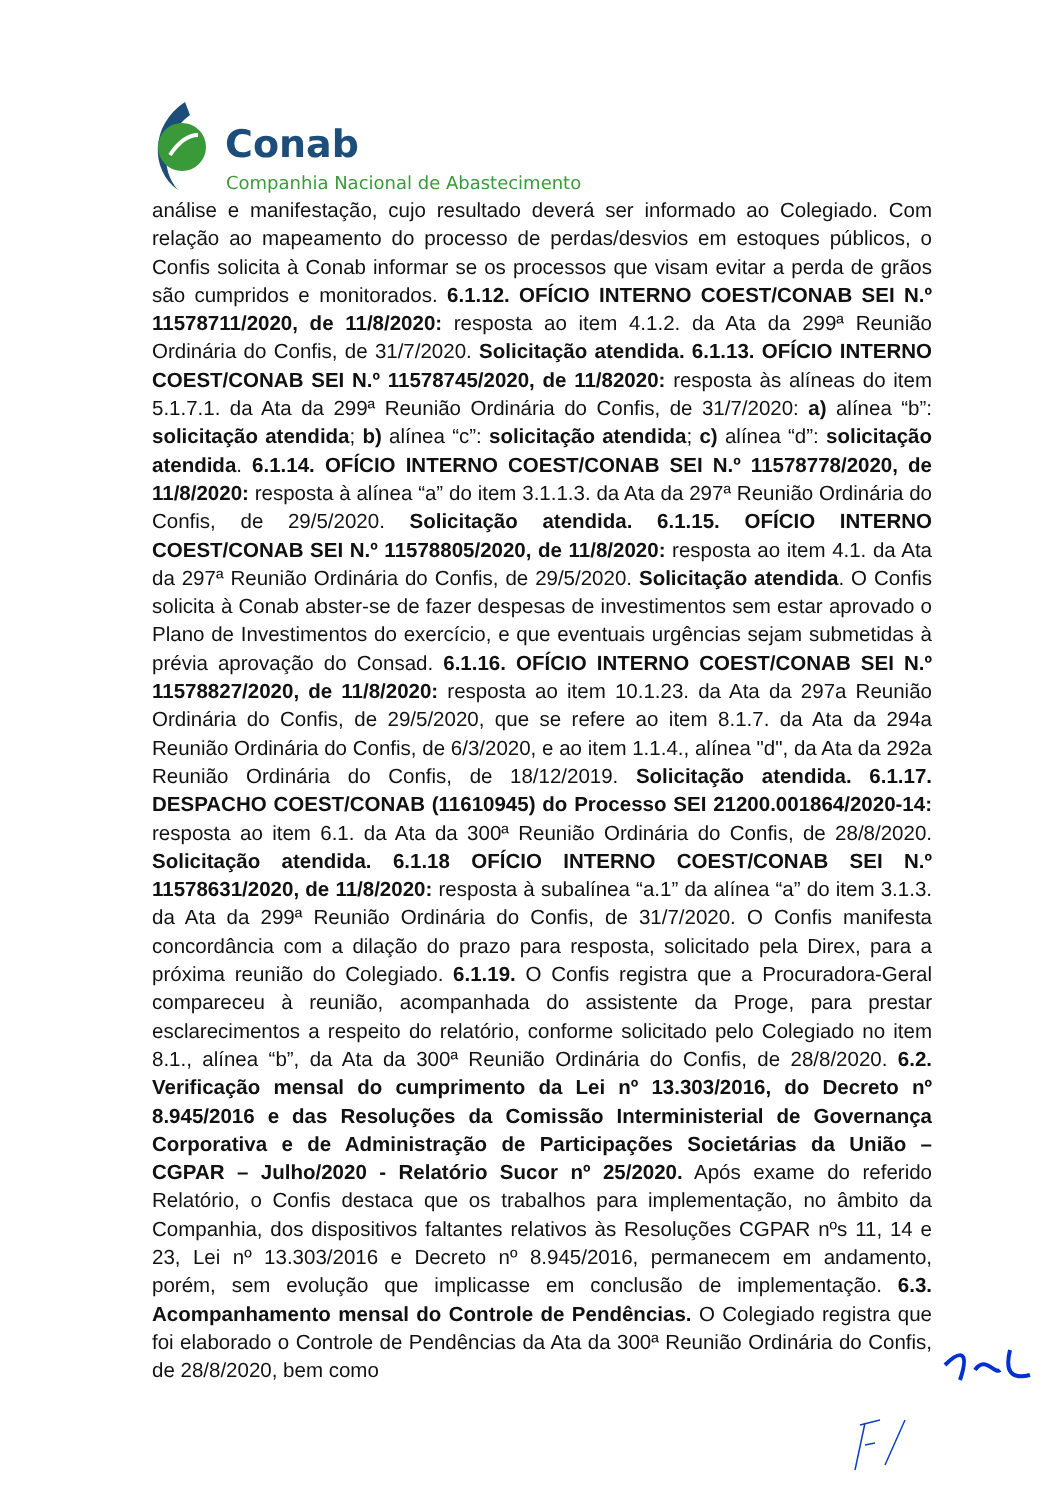Conab
Companhia Nacional de Abastecimento
análise e manifestação, cujo resultado deverá ser informado ao Colegiado. Com relação ao mapeamento do processo de perdas/desvios em estoques públicos, o Confis solicita à Conab informar se os processos que visam evitar a perda de grãos são cumpridos e monitorados. 6.1.12. OFÍCIO INTERNO COEST/CONAB SEI N.º 11578711/2020, de 11/8/2020: resposta ao item 4.1.2. da Ata da 299ª Reunião Ordinária do Confis, de 31/7/2020. Solicitação atendida. 6.1.13. OFÍCIO INTERNO COEST/CONAB SEI N.º 11578745/2020, de 11/82020: resposta às alíneas do item 5.1.7.1. da Ata da 299ª Reunião Ordinária do Confis, de 31/7/2020: a) alínea “b”: solicitação atendida; b) alínea “c”: solicitação atendida; c) alínea “d”: solicitação atendida. 6.1.14. OFÍCIO INTERNO COEST/CONAB SEI N.º 11578778/2020, de 11/8/2020: resposta à alínea “a” do item 3.1.1.3. da Ata da 297ª Reunião Ordinária do Confis, de 29/5/2020. Solicitação atendida. 6.1.15. OFÍCIO INTERNO COEST/CONAB SEI N.º 11578805/2020, de 11/8/2020: resposta ao item 4.1. da Ata da 297ª Reunião Ordinária do Confis, de 29/5/2020. Solicitação atendida. O Confis solicita à Conab abster-se de fazer despesas de investimentos sem estar aprovado o Plano de Investimentos do exercício, e que eventuais urgências sejam submetidas à prévia aprovação do Consad. 6.1.16. OFÍCIO INTERNO COEST/CONAB SEI N.º 11578827/2020, de 11/8/2020: resposta ao item 10.1.23. da Ata da 297a Reunião Ordinária do Confis, de 29/5/2020, que se refere ao item 8.1.7. da Ata da 294a Reunião Ordinária do Confis, de 6/3/2020, e ao item 1.1.4., alínea "d", da Ata da 292a Reunião Ordinária do Confis, de 18/12/2019. Solicitação atendida. 6.1.17. DESPACHO COEST/CONAB (11610945) do Processo SEI 21200.001864/2020-14: resposta ao item 6.1. da Ata da 300ª Reunião Ordinária do Confis, de 28/8/2020. Solicitação atendida. 6.1.18 OFÍCIO INTERNO COEST/CONAB SEI N.º 11578631/2020, de 11/8/2020: resposta à subalínea “a.1” da alínea “a” do item 3.1.3. da Ata da 299ª Reunião Ordinária do Confis, de 31/7/2020. O Confis manifesta concordância com a dilação do prazo para resposta, solicitado pela Direx, para a próxima reunião do Colegiado. 6.1.19. O Confis registra que a Procuradora-Geral compareceu à reunião, acompanhada do assistente da Proge, para prestar esclarecimentos a respeito do relatório, conforme solicitado pelo Colegiado no item 8.1., alínea “b”, da Ata da 300ª Reunião Ordinária do Confis, de 28/8/2020. 6.2. Verificação mensal do cumprimento da Lei nº 13.303/2016, do Decreto nº 8.945/2016 e das Resoluções da Comissão Interministerial de Governança Corporativa e de Administração de Participações Societárias da União – CGPAR – Julho/2020 - Relatório Sucor nº 25/2020. Após exame do referido Relatório, o Confis destaca que os trabalhos para implementação, no âmbito da Companhia, dos dispositivos faltantes relativos às Resoluções CGPAR nºs 11, 14 e 23, Lei nº 13.303/2016 e Decreto nº 8.945/2016, permanecem em andamento, porém, sem evolução que implicasse em conclusão de implementação. 6.3. Acompanhamento mensal do Controle de Pendências. O Colegiado registra que foi elaborado o Controle de Pendências da Ata da 300ª Reunião Ordinária do Confis, de 28/8/2020, bem como